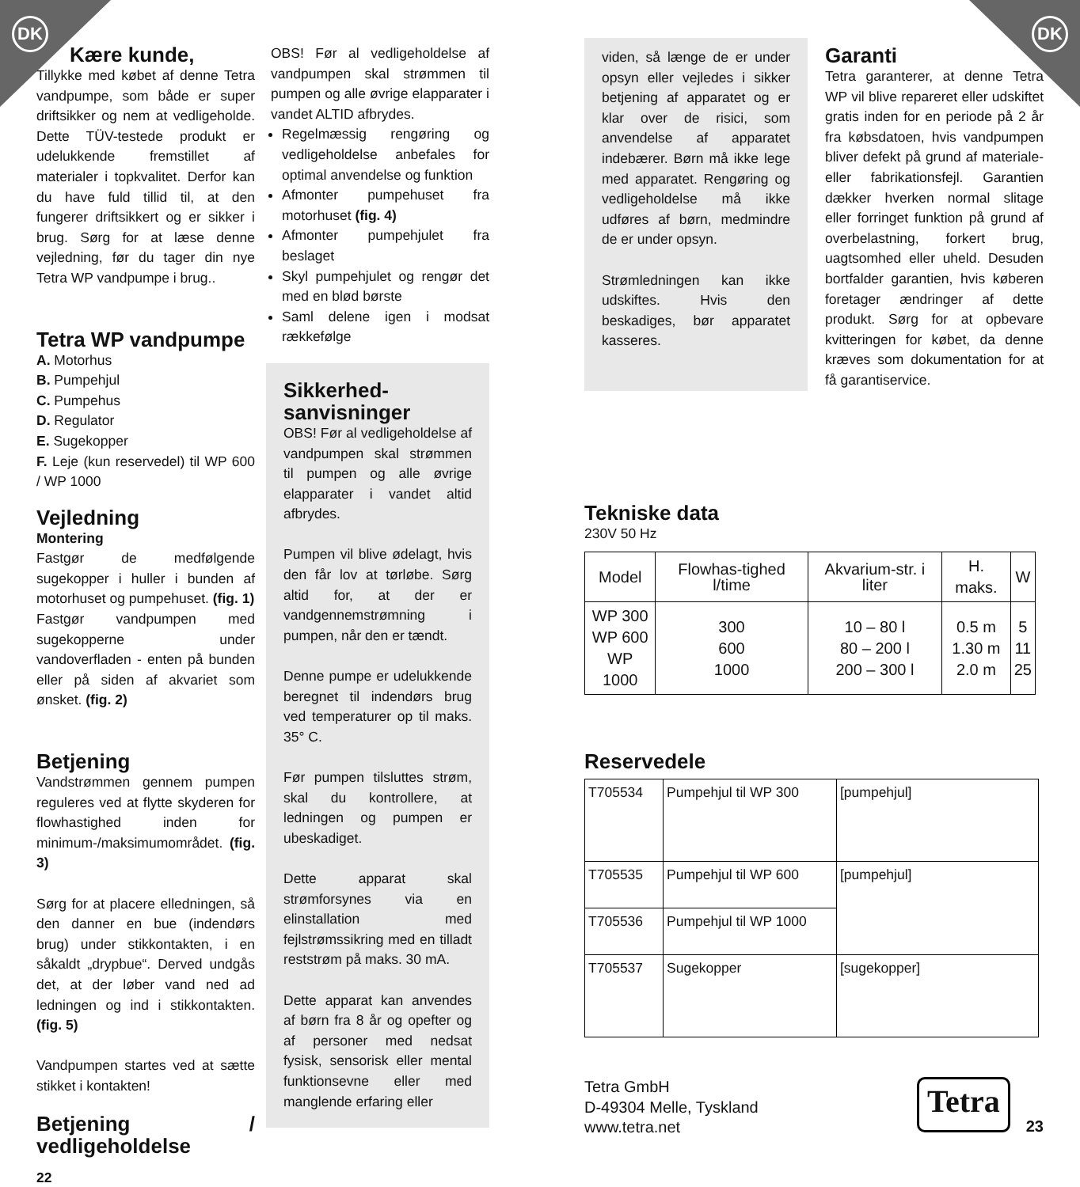DK DK
Kære kunde,
Tillykke med købet af denne Tetra vandpumpe, som både er super driftsikker og nem at vedligeholde. Dette TÜV-testede produkt er udelukkende fremstillet af materialer i topkvalitet. Derfor kan du have fuld tillid til, at den fungerer driftsikkert og er sikker i brug. Sørg for at læse denne vejledning, før du tager din nye Tetra WP vandpumpe i brug..
Tetra WP vandpumpe
A. Motorhus
B. Pumpehjul
C. Pumpehus
D. Regulator
E. Sugekopper
F. Leje (kun reservedel) til WP 600 / WP 1000
Vejledning
Montering
Fastgør de medfølgende sugekopper i huller i bunden af motorhuset og pumpehuset. (fig. 1)
Fastgør vandpumpen med sugekopperne under vandoverfladen - enten på bunden eller på siden af akvariet som ønsket. (fig. 2)
Betjening
Vandstrømmen gennem pumpen reguleres ved at flytte skyderen for flowhastighed inden for minimum-/maksimumområdet. (fig. 3)
Sørg for at placere elledningen, så den danner en bue (indendørs brug) under stikkontakten, i en såkaldt „drypbue“. Derved undgås det, at der løber vand ned ad ledningen og ind i stikkontakten. (fig. 5)
Vandpumpen startes ved at sætte stikket i kontakten!
Betjening / vedligeholdelse
22
OBS! Før al vedligeholdelse af vandpumpen skal strømmen til pumpen og alle øvrige elapparater i vandet ALTID afbrydes.
Regelmæssig rengøring og vedligeholdelse anbefales for optimal anvendelse og funktion
Afmonter pumpehuset fra motorhuset (fig. 4)
Afmonter pumpehjulet fra beslaget
Skyl pumpehjulet og rengør det med en blød børste
Saml delene igen i modsat rækkefølge
Sikkerhed-sanvisninger
OBS! Før al vedligeholdelse af vandpumpen skal strømmen til pumpen og alle øvrige elapparater i vandet altid afbrydes.
Pumpen vil blive ødelagt, hvis den får lov at tørløbe. Sørg altid for, at der er vandgennemstrømning i pumpen, når den er tændt.
Denne pumpe er udelukkende beregnet til indendørs brug ved temperaturer op til maks. 35° C.
Før pumpen tilsluttes strøm, skal du kontrollere, at ledningen og pumpen er ubeskadiget.
Dette apparat skal strømforsynes via en elinstallation med fejlstrømssikring med en tilladt reststrøm på maks. 30 mA.
Dette apparat kan anvendes af børn fra 8 år og opefter og af personer med nedsat fysisk, sensorisk eller mental funktionsevne eller med manglende erfaring eller
viden, så længe de er under opsyn eller vejledes i sikker betjening af apparatet og er klar over de risici, som anvendelse af apparatet indebærer. Børn må ikke lege med apparatet. Rengøring og vedligeholdelse må ikke udføres af børn, medmindre de er under opsyn.
Strømledningen kan ikke udskiftes. Hvis den beskadiges, bør apparatet kasseres.
Garanti
Tetra garanterer, at denne Tetra WP vil blive repareret eller udskiftet gratis inden for en periode på 2 år fra købsdatoen, hvis vandpumpen bliver defekt på grund af materiale- eller fabrikationsfejl. Garantien dækker hverken normal slitage eller forringet funktion på grund af overbelastning, forkert brug, uagtsomhed eller uheld. Desuden bortfalder garantien, hvis køberen foretager ændringer af dette produkt. Sørg for at opbevare kvitteringen for købet, da denne kræves som dokumentation for at få garantiservice.
Tekniske data
230V 50 Hz
| Model | Flowhas-tighed l/time | Akvarium-str. i liter | H. maks. | W |
| --- | --- | --- | --- | --- |
| WP 300 WP 600 WP 1000 | 300 600 1000 | 10 – 80 l 80 – 200 l 200 – 300 l | 0.5 m 1.30 m 2.0 m | 5 11 25 |
Reservedele
| T705534 | Pumpehjul til WP 300 | [pumpehjul] |
| T705535 | Pumpehjul til WP 600 | [pumpehjul] |
| T705536 | Pumpehjul til WP 1000 | |
| T705537 | Sugekopper | [sugekopper] |
Tetra GmbH
D-49304 Melle, Tyskland
www.tetra.net
Tetra
23